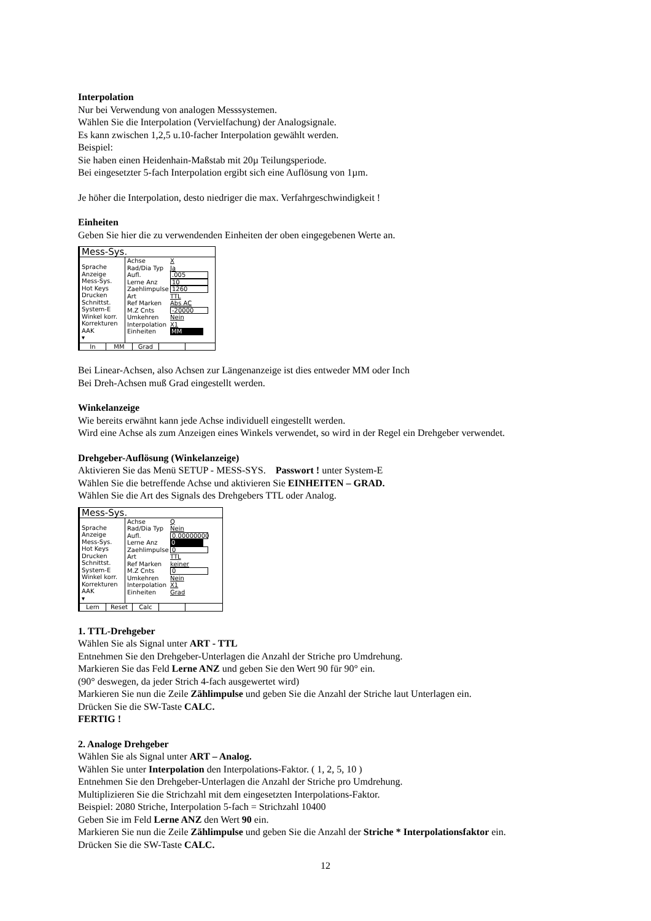Interpolation
Nur bei Verwendung von analogen Messsystemen.
Wählen Sie die Interpolation (Vervielfachung) der Analogsignale.
Es kann zwischen 1,2,5 u.10-facher Interpolation gewählt werden.
Beispiel:
Sie haben einen Heidenhain-Maßstab mit 20µ Teilungsperiode.
Bei eingesetzter 5-fach Interpolation ergibt sich eine Auflösung von 1µm.
Je höher die Interpolation, desto niedriger die max. Verfahrgeschwindigkeit !
Einheiten
Geben Sie hier die zu verwendenden Einheiten der oben eingegebenen Werte an.
Mess-Sys.
Sprache
Anzeige
Mess-Sys.
Hot Keys
Drucken
Schnittst.
System-E
Winkel korr.
Korrekturen
AAK
▾
Achse X
Rad/Dia Typ Ja
Aufl..005
Lerne Anz 10
Zaehlimpulse 1260
Art TTL
Ref Marken Abs AC
M.Z Cnts -20000
Umkehren Nein
Interpolation X1
Einheiten MM
In MM Grad
Bei Linear-Achsen, also Achsen zur Längenanzeige ist dies entweder MM oder Inch
Bei Dreh-Achsen muß Grad eingestellt werden.
Winkelanzeige
Wie bereits erwähnt kann jede Achse individuell eingestellt werden.
Wird eine Achse als zum Anzeigen eines Winkels verwendet, so wird in der Regel ein Drehgeber verwendet.
Drehgeber-Auflösung (Winkelanzeige)
Aktivieren Sie das Menü SETUP - MESS-SYS. Passwort ! unter System-E
Wählen Sie die betreffende Achse und aktivieren Sie EINHEITEN – GRAD.
Wählen Sie die Art des Signals des Drehgebers TTL oder Analog.
Mess-Sys.
Sprache
Anzeige
Mess-Sys.
Hot Keys
Drucken
Schnittst.
System-E
Winkel korr.
Korrekturen
AAK
▾
Achse Q
Rad/Dia Typ Nein
Aufl. 0.00000000
Lerne Anz 0
Zaehlimpulse 0
Art TTL
Ref Marken keiner
M.Z Cnts 0
Umkehren Nein
Interpolation X1
Einheiten Grad
Lern Reset Calc
1. TTL-Drehgeber
Wählen Sie als Signal unter ART - TTL
Entnehmen Sie den Drehgeber-Unterlagen die Anzahl der Striche pro Umdrehung.
Markieren Sie das Feld Lerne ANZ und geben Sie den Wert 90 für 90° ein.
(90° deswegen, da jeder Strich 4-fach ausgewertet wird)
Markieren Sie nun die Zeile Zählimpulse und geben Sie die Anzahl der Striche laut Unterlagen ein.
Drücken Sie die SW-Taste CALC.
FERTIG !
2. Analoge Drehgeber
Wählen Sie als Signal unter ART – Analog.
Wählen Sie unter Interpolation den Interpolations-Faktor. ( 1, 2, 5, 10 )
Entnehmen Sie den Drehgeber-Unterlagen die Anzahl der Striche pro Umdrehung.
Multiplizieren Sie die Strichzahl mit dem eingesetzten Interpolations-Faktor.
Beispiel: 2080 Striche, Interpolation 5-fach = Strichzahl 10400
Geben Sie im Feld Lerne ANZ den Wert 90 ein.
Markieren Sie nun die Zeile Zählimpulse und geben Sie die Anzahl der Striche * Interpolationsfaktor ein.
Drücken Sie die SW-Taste CALC.
12